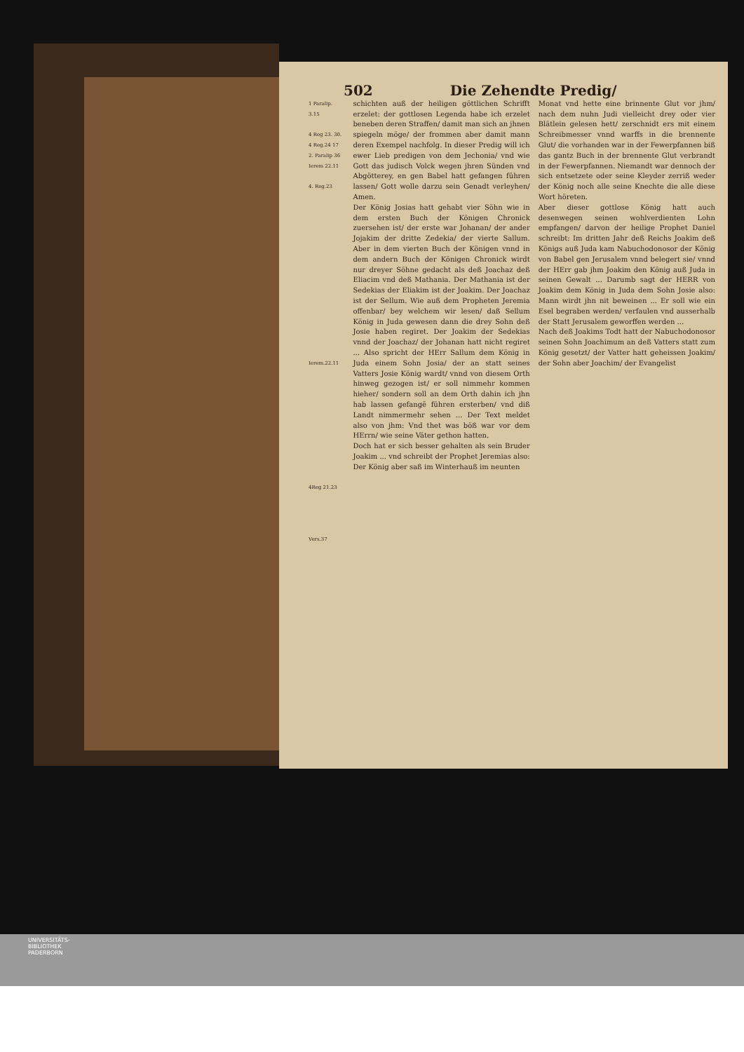502 Die Zehendte Predig/
1 Paralip. 3.15
4 Reg 23. 30.
4 Reg.24 17
2. Paralip 36
Ierem 22.11
4. Reg.23
Ierem.22.11
4Reg 21.23
Vers.37
schichten auß der heiligen göttlichen Schrifft erzelet: der gottlosen Legenda habe ich erzelet beneben deren Straffen/ damit man sich an jhnen spiegeln möge/ der frommen aber damit mann deren Exempel nachfolg. In dieser Predig will ich ewer Lieb predigen von dem Jechonia/ vnd wie Gott das judisch Volck wegen jhren Sünden vnd Abgötterey, en gen Babel hatt gefangen führen lassen/ Gott wolle darzu sein Genadt verleyhen/ Amen.
Der König Josias hatt gehabt vier Söhn wie in dem ersten Buch der Königen Chronick zuersehen ist/ der erste war Johanan/ der ander Jojakim der dritte Zedekia/ der vierte Sallum. Aber in dem vierten Buch der Königen vnnd in dem andern Buch der Königen Chronick wirdt nur dreyer Söhne gedacht als deß Joachaz deß Eliacim vnd deß Mathania. Der Mathania ist der Sedekias der Eliakim ist der Joakim. Der Joachaz ist der Sellum. Wie auß dem Propheten Jeremia offenbar/ bey welchem wir lesen/ daß Sellum König in Juda gewesen dann die drey Sohn deß Josie haben regiret. Der Joakim der Sedekias vnnd der Joachaz/ der Johanan hatt nicht regiret ... Also spricht der HErr Sallum dem König in Juda einem Sohn Josia/ der an statt seines Vatters Josie König wardt/ vnnd von diesem Orth hinweg gezogen ist/ er soll nimmehr kommen hieher/ sondern soll an dem Orth dahin ich jhn hab lassen gefangē führen ersterben/ vnd diß Landt nimmermehr sehen ... Der Text meldet also von jhm: Vnd thet was böß war vor dem HErrn/ wie seine Väter gethon hatten.
Doch hat er sich besser gehalten als sein Bruder Joakim ... vnd schreibt der Prophet Jeremias also: Der König aber saß im Winterhauß im neunten
Monat vnd hette eine brinnente Glut vor jhm/ nach dem nuhn Judi vielleicht drey oder vier Blätlein gelesen hett/ zerschnidt ers mit einem Schreibmesser vnnd warffs in die brennente Glut/ die vorhanden war in der Fewerpfannen biß das gantz Buch in der brennente Glut verbrandt in der Fewerpfannen. Niemandt war dennoch der sich entsetzete oder seine Kleyder zerriß weder der König noch alle seine Knechte die alle diese Wort höreten.
Aber dieser gottlose König hatt auch desenwegen seinen wohlverdienten Lohn empfangen/ darvon der heilige Prophet Daniel schreibt: Im dritten Jahr deß Reichs Joakim deß Königs auß Juda kam Nabuchodonosor der König von Babel gen Jerusalem vnnd belegert sie/ vnnd der HErr gab jhm Joakim den König auß Juda in seinen Gewalt ... Darumb sagt der HERR von Joakim dem König in Juda dem Sohn Josie also: Mann wirdt jhn nit beweinen ... Er soll wie ein Esel begraben werden/ verfaulen vnd ausserhalb der Statt Jerusalem geworffen werden ...
Nach deß Joakims Todt hatt der Nabuchodonosor seinen Sohn Joachimum an deß Vatters statt zum König gesetzt/ der Vatter hatt geheissen Joakim/ der Sohn aber Joachim/ der Evangelist
UNIVERSITÄTS-
BIBLIOTHEK
PADERBORN